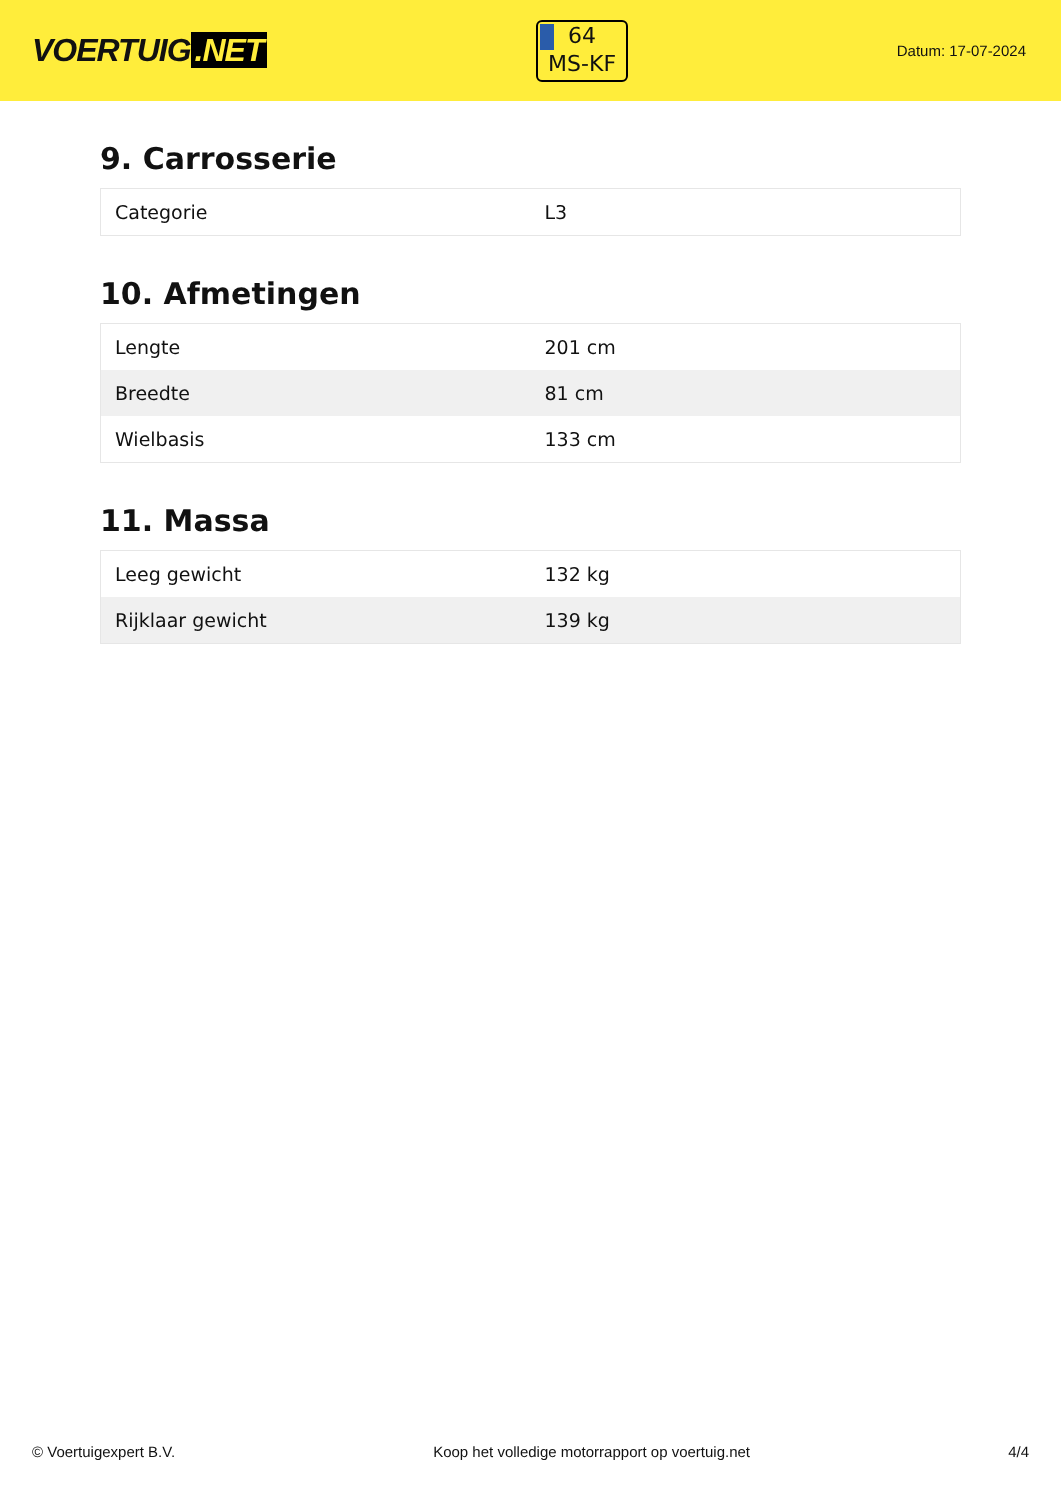VOERTUIG.NET
64
MS-KF
Datum: 17-07-2024
9. Carrosserie
| Categorie | L3 |
10. Afmetingen
| Lengte | 201 cm |
| Breedte | 81 cm |
| Wielbasis | 133 cm |
11. Massa
| Leeg gewicht | 132 kg |
| Rijklaar gewicht | 139 kg |
© Voertuigexpert B.V. Koop het volledige motorrapport op voertuig.net 4/4